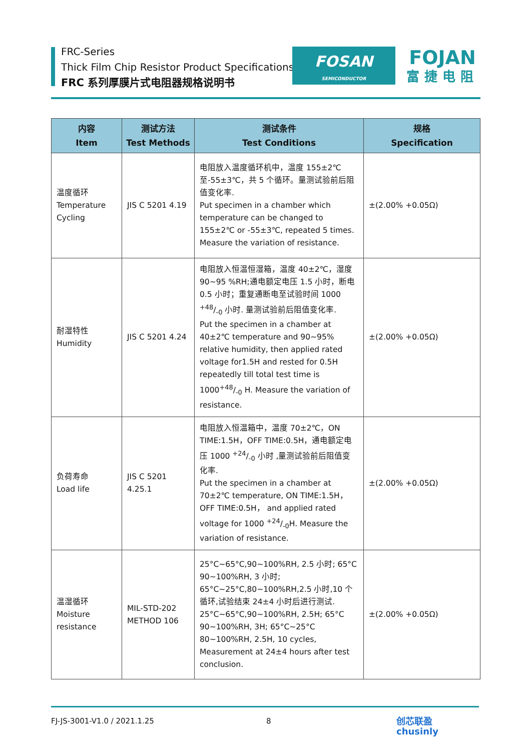FRC-Series
Thick Film Chip Resistor Product Specifications
FRC 系列厚膜片式电阻器规格说明书
FOSAN
SEMICONDUCTOR
FOJAN
富捷电阻
| 内容 Item | 测试方法 Test Methods | 测试条件 Test Conditions | 规格 Specification |
| --- | --- | --- | --- |
| 温度循环 Temperature Cycling | JIS C 5201 4.19 | 电阻放入温度循环机中，温度 155±2℃至-55±3℃，共 5 个循环。量测试验前后阻值变化率. Put specimen in a chamber which temperature can be changed to 155±2℃ or -55±3℃, repeated 5 times. Measure the variation of resistance. | ±(2.00% +0.05Ω) |
| 耐湿特性 Humidity | JIS C 5201 4.24 | 电阻放入恒温恒湿箱，温度 40±2℃，湿度 90~95 %RH;通电额定电压 1.5 小时，断电 0.5 小时；重复通断电至试验时间 1000 +48/-0 小时. 量测试验前后阻值变化率. Put the specimen in a chamber at 40±2℃ temperature and 90~95% relative humidity, then applied rated voltage for1.5H and rested for 0.5H repeatedly till total test time is 1000+48/-0 H. Measure the variation of resistance. | ±(2.00% +0.05Ω) |
| 负荷寿命 Load life | JIS C 5201 4.25.1 | 电阻放入恒温箱中，温度 70±2℃，ON TIME:1.5H，OFF TIME:0.5H，通电额定电压 1000 +24/-0 小时 ,量测试验前后阻值变化率. Put the specimen in a chamber at 70±2℃ temperature, ON TIME:1.5H，OFF TIME:0.5H， and applied rated voltage for 1000 +24/-0H. Measure the variation of resistance. | ±(2.00% +0.05Ω) |
| 温湿循环 Moisture resistance | MIL-STD-202 METHOD 106 | 25°C~65°C,90~100%RH, 2.5 小时; 65°C 90~100%RH, 3 小时; 65°C~25°C,80~100%RH,2.5 小时,10 个循环,试验结束 24±4 小时后进行测试. 25°C~65°C,90~100%RH, 2.5H; 65°C 90~100%RH, 3H; 65°C~25°C 80~100%RH, 2.5H, 10 cycles, Measurement at 24±4 hours after test conclusion. | ±(2.00% +0.05Ω) |
FJ-JS-3001-V1.0 / 2021.1.25 8 创芯联盈
chusinly